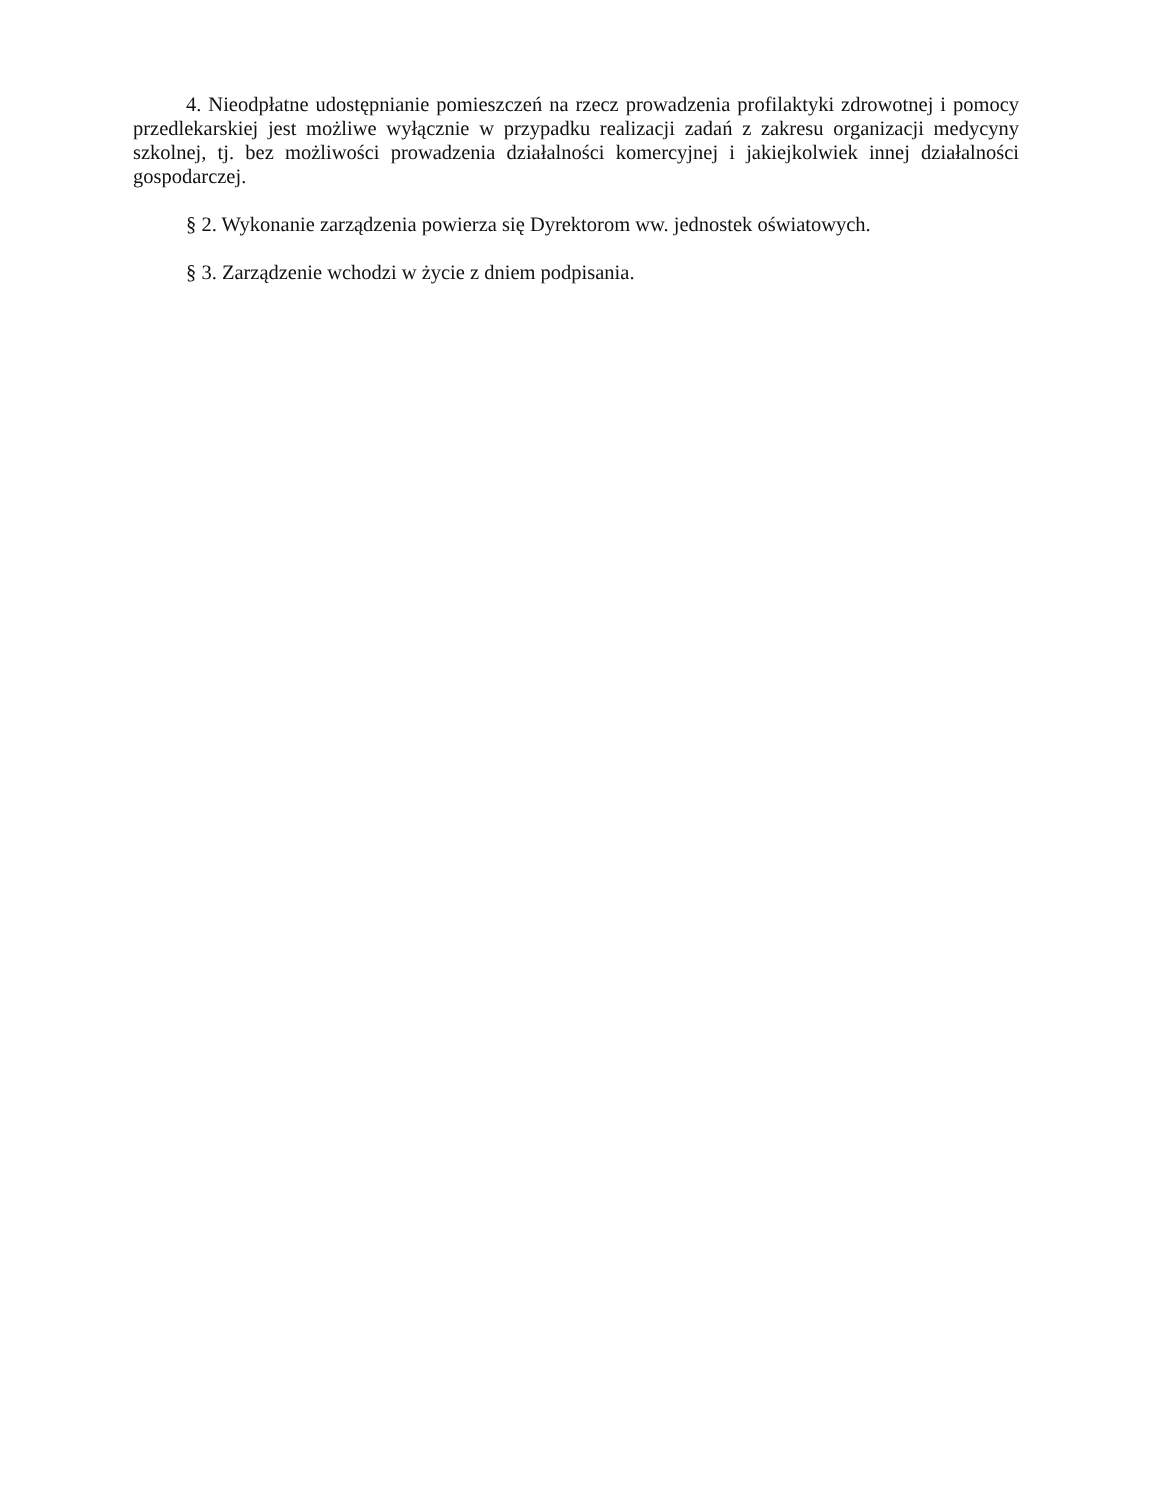4. Nieodpłatne udostępnianie pomieszczeń na rzecz prowadzenia profilaktyki zdrowotnej i pomocy przedlekarskiej jest możliwe wyłącznie w przypadku realizacji zadań z zakresu organizacji medycyny szkolnej, tj. bez możliwości prowadzenia działalności komercyjnej i jakiejkolwiek innej działalności gospodarczej.
§ 2. Wykonanie zarządzenia powierza się Dyrektorom ww. jednostek oświatowych.
§ 3. Zarządzenie wchodzi w życie z dniem podpisania.